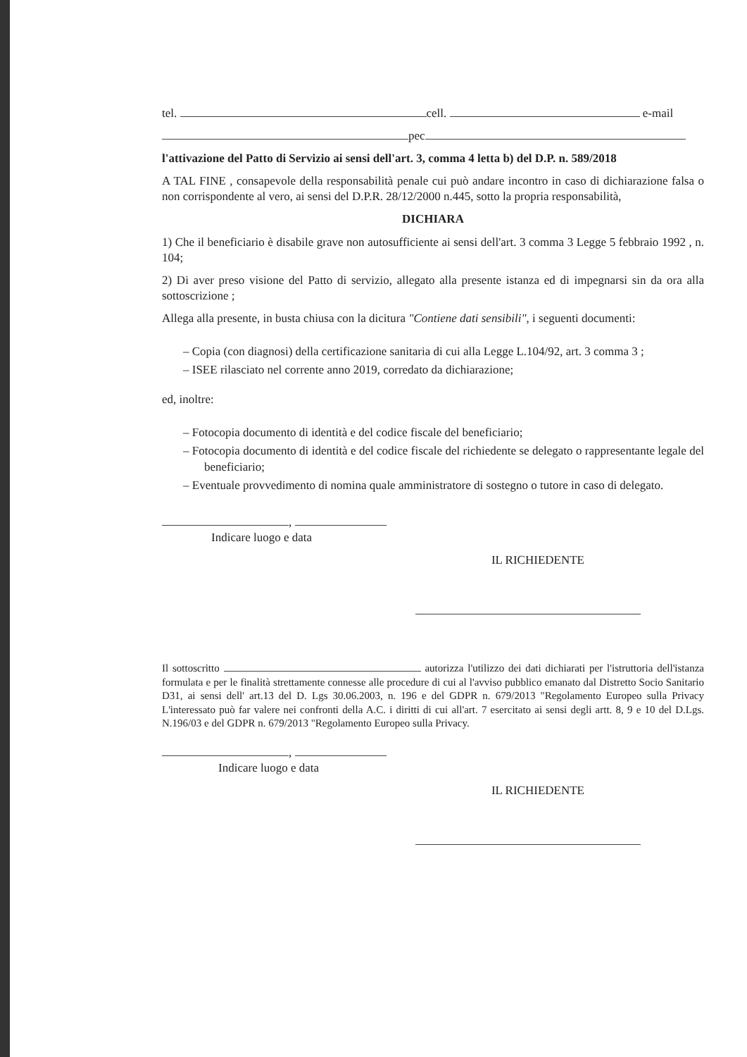tel. cell. e-mail
pec
l'attivazione del Patto di Servizio ai sensi dell'art. 3, comma 4 letta b) del D.P. n. 589/2018
A TAL FINE , consapevole della responsabilità penale cui può andare incontro in caso di dichiarazione falsa o non corrispondente al vero, ai sensi del D.P.R. 28/12/2000 n.445, sotto la propria responsabilità,
DICHIARA
1) Che il beneficiario è disabile grave non autosufficiente ai sensi dell'art. 3 comma 3 Legge 5 febbraio 1992 , n. 104;
2) Di aver preso visione del Patto di servizio, allegato alla presente istanza ed di impegnarsi sin da ora alla sottoscrizione ;
Allega alla presente, in busta chiusa con la dicitura "Contiene dati sensibili", i seguenti documenti:
– Copia (con diagnosi) della certificazione sanitaria di cui alla Legge L.104/92, art. 3 comma 3 ;
– ISEE rilasciato nel corrente anno 2019, corredato da dichiarazione;
ed, inoltre:
– Fotocopia documento di identità e del codice fiscale del beneficiario;
– Fotocopia documento di identità e del codice fiscale del richiedente se delegato o rappresentante legale del beneficiario;
– Eventuale provvedimento di nomina quale amministratore di sostegno o tutore in caso di delegato.
,
Indicare luogo e data
IL RICHIEDENTE
Il sottoscritto autorizza l'utilizzo dei dati dichiarati per l'istruttoria dell'istanza formulata e per le finalità strettamente connesse alle procedure di cui al l'avviso pubblico emanato dal Distretto Socio Sanitario D31, ai sensi dell' art.13 del D. Lgs 30.06.2003, n. 196 e del GDPR n. 679/2013 "Regolamento Europeo sulla Privacy L'interessato può far valere nei confronti della A.C. i diritti di cui all'art. 7 esercitato ai sensi degli artt. 8, 9 e 10 del D.Lgs. N.196/03 e del GDPR n. 679/2013 "Regolamento Europeo sulla Privacy.
,
Indicare luogo e data
IL RICHIEDENTE